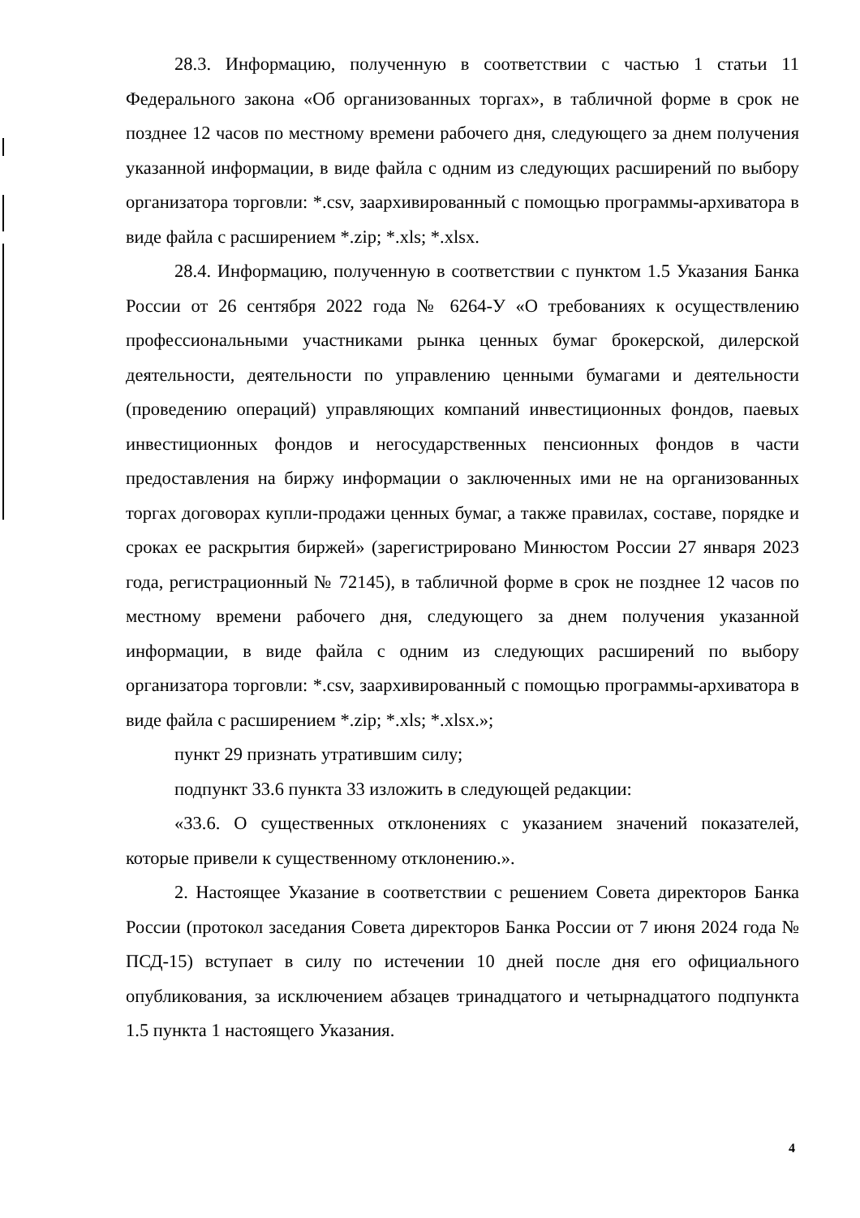28.3. Информацию, полученную в соответствии с частью 1 статьи 11 Федерального закона «Об организованных торгах», в табличной форме в срок не позднее 12 часов по местному времени рабочего дня, следующего за днем получения указанной информации, в виде файла с одним из следующих расширений по выбору организатора торговли: *.csv, заархивированный с помощью программы-архиватора в виде файла с расширением *.zip; *.xls; *.xlsx.
28.4. Информацию, полученную в соответствии с пунктом 1.5 Указания Банка России от 26 сентября 2022 года № 6264-У «О требованиях к осуществлению профессиональными участниками рынка ценных бумаг брокерской, дилерской деятельности, деятельности по управлению ценными бумагами и деятельности (проведению операций) управляющих компаний инвестиционных фондов, паевых инвестиционных фондов и негосударственных пенсионных фондов в части предоставления на биржу информации о заключенных ими не на организованных торгах договорах купли-продажи ценных бумаг, а также правилах, составе, порядке и сроках ее раскрытия биржей» (зарегистрировано Минюстом России 27 января 2023 года, регистрационный № 72145), в табличной форме в срок не позднее 12 часов по местному времени рабочего дня, следующего за днем получения указанной информации, в виде файла с одним из следующих расширений по выбору организатора торговли: *.csv, заархивированный с помощью программы-архиватора в виде файла с расширением *.zip; *.xls; *.xlsx.»;
пункт 29 признать утратившим силу;
подпункт 33.6 пункта 33 изложить в следующей редакции:
«33.6. О существенных отклонениях с указанием значений показателей, которые привели к существенному отклонению.».
2. Настоящее Указание в соответствии с решением Совета директоров Банка России (протокол заседания Совета директоров Банка России от 7 июня 2024 года № ПСД-15) вступает в силу по истечении 10 дней после дня его официального опубликования, за исключением абзацев тринадцатого и четырнадцатого подпункта 1.5 пункта 1 настоящего Указания.
4